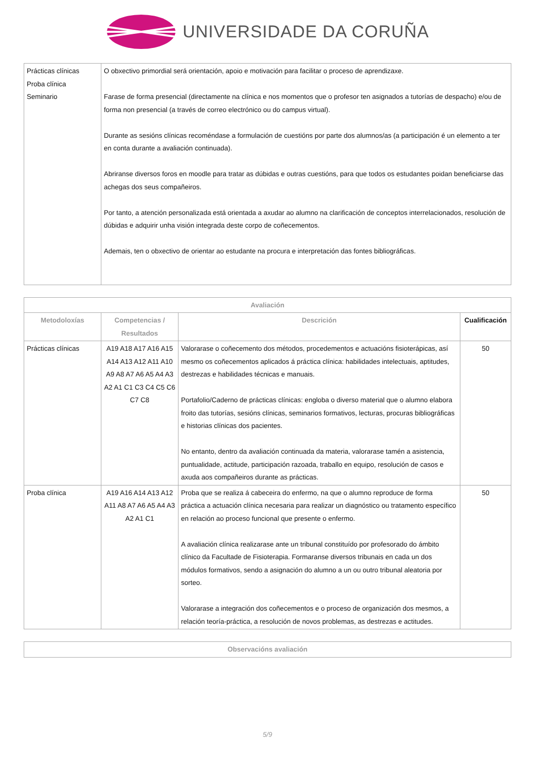UNIVERSIDADE DA CORUÑA
| Prácticas clínicas Proba clínica Seminario | O obxectivo primordial será orientación, apoio e motivación para facilitar o proceso de aprendizaxe. Farase de forma presencial (directamente na clínica e nos momentos que o profesor ten asignados a tutorías de despacho) e/ou de forma non presencial (a través de correo electrónico ou do campus virtual). Durante as sesións clínicas recoméndase a formulación de cuestións por parte dos alumnos/as (a participación é un elemento a ter en conta durante a avaliación continuada). Abriranse diversos foros en moodle para tratar as dúbidas e outras cuestións, para que todos os estudantes poidan beneficiarse das achegas dos seus compañeiros. Por tanto, a atención personalizada está orientada a axudar ao alumno na clarificación de conceptos interrelacionados, resolución de dúbidas e adquirir unha visión integrada deste corpo de coñecementos. Ademais, ten o obxectivo de orientar ao estudante na procura e interpretación das fontes bibliográficas. |
| Avaliación | | | |
| --- | --- | --- | --- |
| Metodoloxías | Competencias / Resultados | Descrición | Cualificación |
| Prácticas clínicas | A19 A18 A17 A16 A15 A14 A13 A12 A11 A10 A9 A8 A7 A6 A5 A4 A3 A2 A1 C1 C3 C4 C5 C6 C7 C8 | Valorarase o coñecemento dos métodos, procedementos e actuacións fisioterápicas, así mesmo os coñecementos aplicados á práctica clínica: habilidades intelectuais, aptitudes, destrezas e habilidades técnicas e manuais. Portafolio/Caderno de prácticas clínicas: engloba o diverso material que o alumno elabora froito das tutorías, sesións clínicas, seminarios formativos, lecturas, procuras bibliográficas e historias clínicas dos pacientes. No entanto, dentro da avaliación continuada da materia, valorarase tamén a asistencia, puntualidade, actitude, participación razoada, traballo en equipo, resolución de casos e axuda aos compañeiros durante as prácticas. | 50 |
| Proba clínica | A19 A16 A14 A13 A12 A11 A8 A7 A6 A5 A4 A3 A2 A1 C1 | Proba que se realiza á cabeceira do enfermo, na que o alumno reproduce de forma práctica a actuación clínica necesaria para realizar un diagnóstico ou tratamento específico en relación ao proceso funcional que presente o enfermo. A avaliación clínica realizarase ante un tribunal constituído por profesorado do ámbito clínico da Facultade de Fisioterapia. Formaranse diversos tribunais en cada un dos módulos formativos, sendo a asignación do alumno a un ou outro tribunal aleatoria por sorteo. Valorarase a integración dos coñecementos e o proceso de organización dos mesmos, a relación teoría-práctica, a resolución de novos problemas, as destrezas e actitudes. | 50 |
| Observacións avaliación |
| --- |
5/9